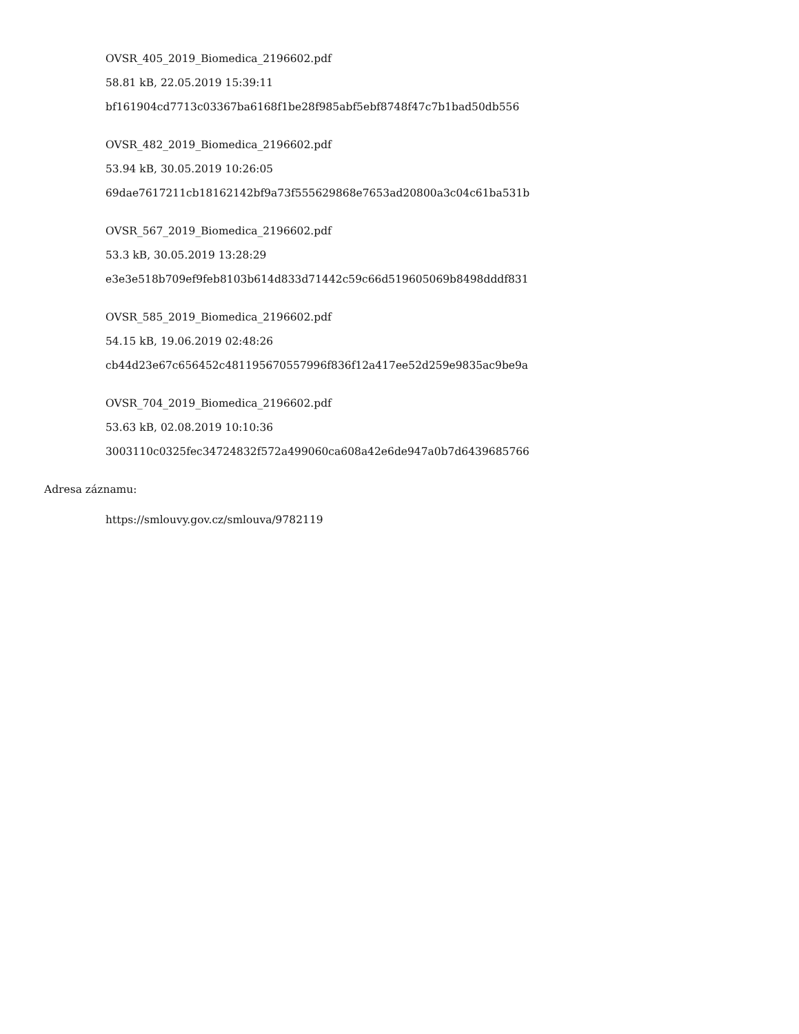OVSR_405_2019_Biomedica_2196602.pdf
58.81 kB, 22.05.2019 15:39:11
bf161904cd7713c03367ba6168f1be28f985abf5ebf8748f47c7b1bad50db556
OVSR_482_2019_Biomedica_2196602.pdf
53.94 kB, 30.05.2019 10:26:05
69dae7617211cb18162142bf9a73f555629868e7653ad20800a3c04c61ba531b
OVSR_567_2019_Biomedica_2196602.pdf
53.3 kB, 30.05.2019 13:28:29
e3e3e518b709ef9feb8103b614d833d71442c59c66d519605069b8498dddf831
OVSR_585_2019_Biomedica_2196602.pdf
54.15 kB, 19.06.2019 02:48:26
cb44d23e67c656452c481195670557996f836f12a417ee52d259e9835ac9be9a
OVSR_704_2019_Biomedica_2196602.pdf
53.63 kB, 02.08.2019 10:10:36
3003110c0325fec34724832f572a499060ca608a42e6de947a0b7d6439685766
Adresa záznamu:
https://smlouvy.gov.cz/smlouva/9782119